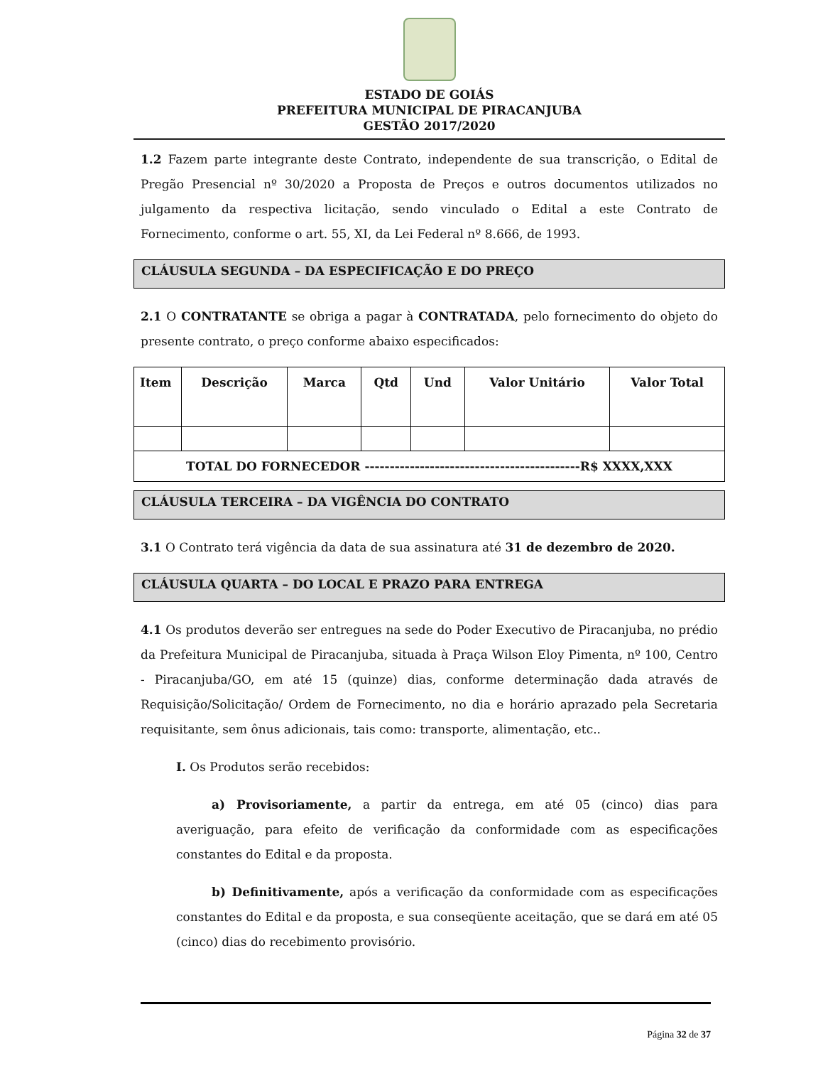ESTADO DE GOIÁS
PREFEITURA MUNICIPAL DE PIRACANJUBA
GESTÃO 2017/2020
1.2 Fazem parte integrante deste Contrato, independente de sua transcrição, o Edital de Pregão Presencial nº 30/2020 a Proposta de Preços e outros documentos utilizados no julgamento da respectiva licitação, sendo vinculado o Edital a este Contrato de Fornecimento, conforme o art. 55, XI, da Lei Federal nº 8.666, de 1993.
CLÁUSULA SEGUNDA – DA ESPECIFICAÇÃO E DO PREÇO
2.1 O CONTRATANTE se obriga a pagar à CONTRATADA, pelo fornecimento do objeto do presente contrato, o preço conforme abaixo especificados:
| Item | Descrição | Marca | Qtd | Und | Valor Unitário | Valor Total |
| --- | --- | --- | --- | --- | --- | --- |
| TOTAL DO FORNECEDOR -------------------------------------------R$ XXXX,XXX | | | | | | |
CLÁUSULA TERCEIRA – DA VIGÊNCIA DO CONTRATO
3.1 O Contrato terá vigência da data de sua assinatura até 31 de dezembro de 2020.
CLÁUSULA QUARTA – DO LOCAL E PRAZO PARA ENTREGA
4.1 Os produtos deverão ser entregues na sede do Poder Executivo de Piracanjuba, no prédio da Prefeitura Municipal de Piracanjuba, situada à Praça Wilson Eloy Pimenta, nº 100, Centro - Piracanjuba/GO, em até 15 (quinze) dias, conforme determinação dada através de Requisição/Solicitação/ Ordem de Fornecimento, no dia e horário aprazado pela Secretaria requisitante, sem ônus adicionais, tais como: transporte, alimentação, etc..
I. Os Produtos serão recebidos:
a) Provisoriamente, a partir da entrega, em até 05 (cinco) dias para averiguação, para efeito de verificação da conformidade com as especificações constantes do Edital e da proposta.
b) Definitivamente, após a verificação da conformidade com as especificações constantes do Edital e da proposta, e sua conseqüente aceitação, que se dará em até 05 (cinco) dias do recebimento provisório.
Página 32 de 37